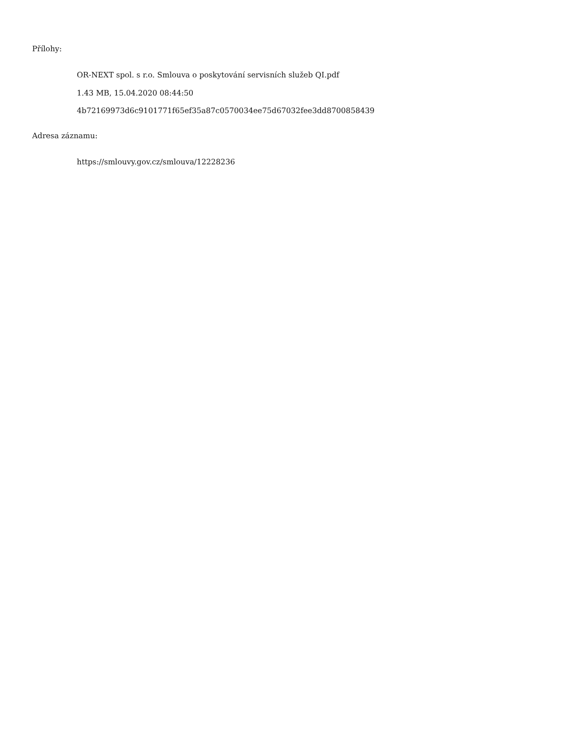Přílohy:
OR-NEXT spol. s r.o. Smlouva o poskytování servisních služeb QI.pdf
1.43 MB, 15.04.2020 08:44:50
4b72169973d6c9101771f65ef35a87c0570034ee75d67032fee3dd8700858439
Adresa záznamu:
https://smlouvy.gov.cz/smlouva/12228236